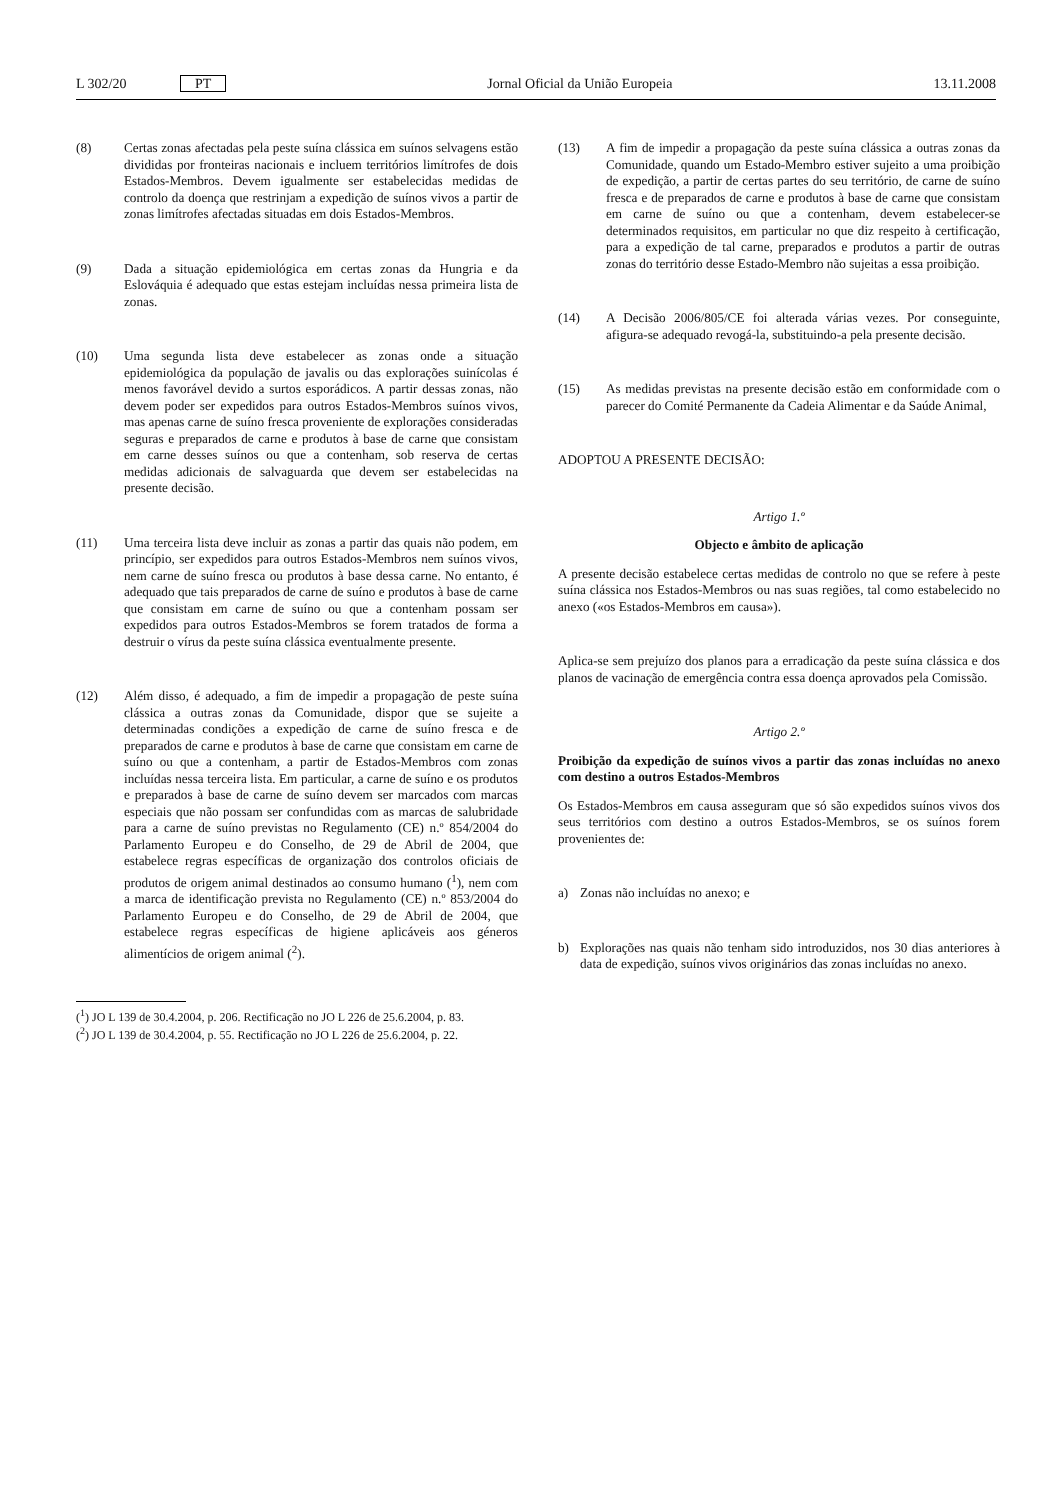L 302/20 PT Jornal Oficial da União Europeia 13.11.2008
(8) Certas zonas afectadas pela peste suína clássica em suínos selvagens estão divididas por fronteiras nacionais e incluem territórios limítrofes de dois Estados-Membros. Devem igualmente ser estabelecidas medidas de controlo da doença que restrinjam a expedição de suínos vivos a partir de zonas limítrofes afectadas situadas em dois Estados-Membros.
(9) Dada a situação epidemiológica em certas zonas da Hungria e da Eslováquia é adequado que estas estejam incluídas nessa primeira lista de zonas.
(10) Uma segunda lista deve estabelecer as zonas onde a situação epidemiológica da população de javalis ou das explorações suinícolas é menos favorável devido a surtos esporádicos. A partir dessas zonas, não devem poder ser expedidos para outros Estados-Membros suínos vivos, mas apenas carne de suíno fresca proveniente de explorações consideradas seguras e preparados de carne e produtos à base de carne que consistam em carne desses suínos ou que a contenham, sob reserva de certas medidas adicionais de salvaguarda que devem ser estabelecidas na presente decisão.
(11) Uma terceira lista deve incluir as zonas a partir das quais não podem, em princípio, ser expedidos para outros Estados-Membros nem suínos vivos, nem carne de suíno fresca ou produtos à base dessa carne. No entanto, é adequado que tais preparados de carne de suíno e produtos à base de carne que consistam em carne de suíno ou que a contenham possam ser expedidos para outros Estados-Membros se forem tratados de forma a destruir o vírus da peste suína clássica eventualmente presente.
(12) Além disso, é adequado, a fim de impedir a propagação de peste suína clássica a outras zonas da Comunidade, dispor que se sujeite a determinadas condições a expedição de carne de suíno fresca e de preparados de carne e produtos à base de carne que consistam em carne de suíno ou que a contenham, a partir de Estados-Membros com zonas incluídas nessa terceira lista. Em particular, a carne de suíno e os produtos e preparados à base de carne de suíno devem ser marcados com marcas especiais que não possam ser confundidas com as marcas de salubridade para a carne de suíno previstas no Regulamento (CE) n.º 854/2004 do Parlamento Europeu e do Conselho, de 29 de Abril de 2004, que estabelece regras específicas de organização dos controlos oficiais de produtos de origem animal destinados ao consumo humano (<sup>1</sup>), nem com a marca de identificação prevista no Regulamento (CE) n.º 853/2004 do Parlamento Europeu e do Conselho, de 29 de Abril de 2004, que estabelece regras específicas de higiene aplicáveis aos géneros alimentícios de origem animal (<sup>2</sup>).
(<sup>1</sup>) JO L 139 de 30.4.2004, p. 206. Rectificação no JO L 226 de 25.6.2004, p. 83.
(<sup>2</sup>) JO L 139 de 30.4.2004, p. 55. Rectificação no JO L 226 de 25.6.2004, p. 22.
(13) A fim de impedir a propagação da peste suína clássica a outras zonas da Comunidade, quando um Estado-Membro estiver sujeito a uma proibição de expedição, a partir de certas partes do seu território, de carne de suíno fresca e de preparados de carne e produtos à base de carne que consistam em carne de suíno ou que a contenham, devem estabelecer-se determinados requisitos, em particular no que diz respeito à certificação, para a expedição de tal carne, preparados e produtos a partir de outras zonas do território desse Estado-Membro não sujeitas a essa proibição.
(14) A Decisão 2006/805/CE foi alterada várias vezes. Por conseguinte, afigura-se adequado revogá-la, substituindo-a pela presente decisão.
(15) As medidas previstas na presente decisão estão em conformidade com o parecer do Comité Permanente da Cadeia Alimentar e da Saúde Animal,
ADOPTOU A PRESENTE DECISÃO:
Artigo 1.º
Objecto e âmbito de aplicação
A presente decisão estabelece certas medidas de controlo no que se refere à peste suína clássica nos Estados-Membros ou nas suas regiões, tal como estabelecido no anexo («os Estados-Membros em causa»).
Aplica-se sem prejuízo dos planos para a erradicação da peste suína clássica e dos planos de vacinação de emergência contra essa doença aprovados pela Comissão.
Artigo 2.º
Proibição da expedição de suínos vivos a partir das zonas incluídas no anexo com destino a outros Estados-Membros
Os Estados-Membros em causa asseguram que só são expedidos suínos vivos dos seus territórios com destino a outros Estados-Membros, se os suínos forem provenientes de:
a) Zonas não incluídas no anexo; e
b) Explorações nas quais não tenham sido introduzidos, nos 30 dias anteriores à data de expedição, suínos vivos originários das zonas incluídas no anexo.